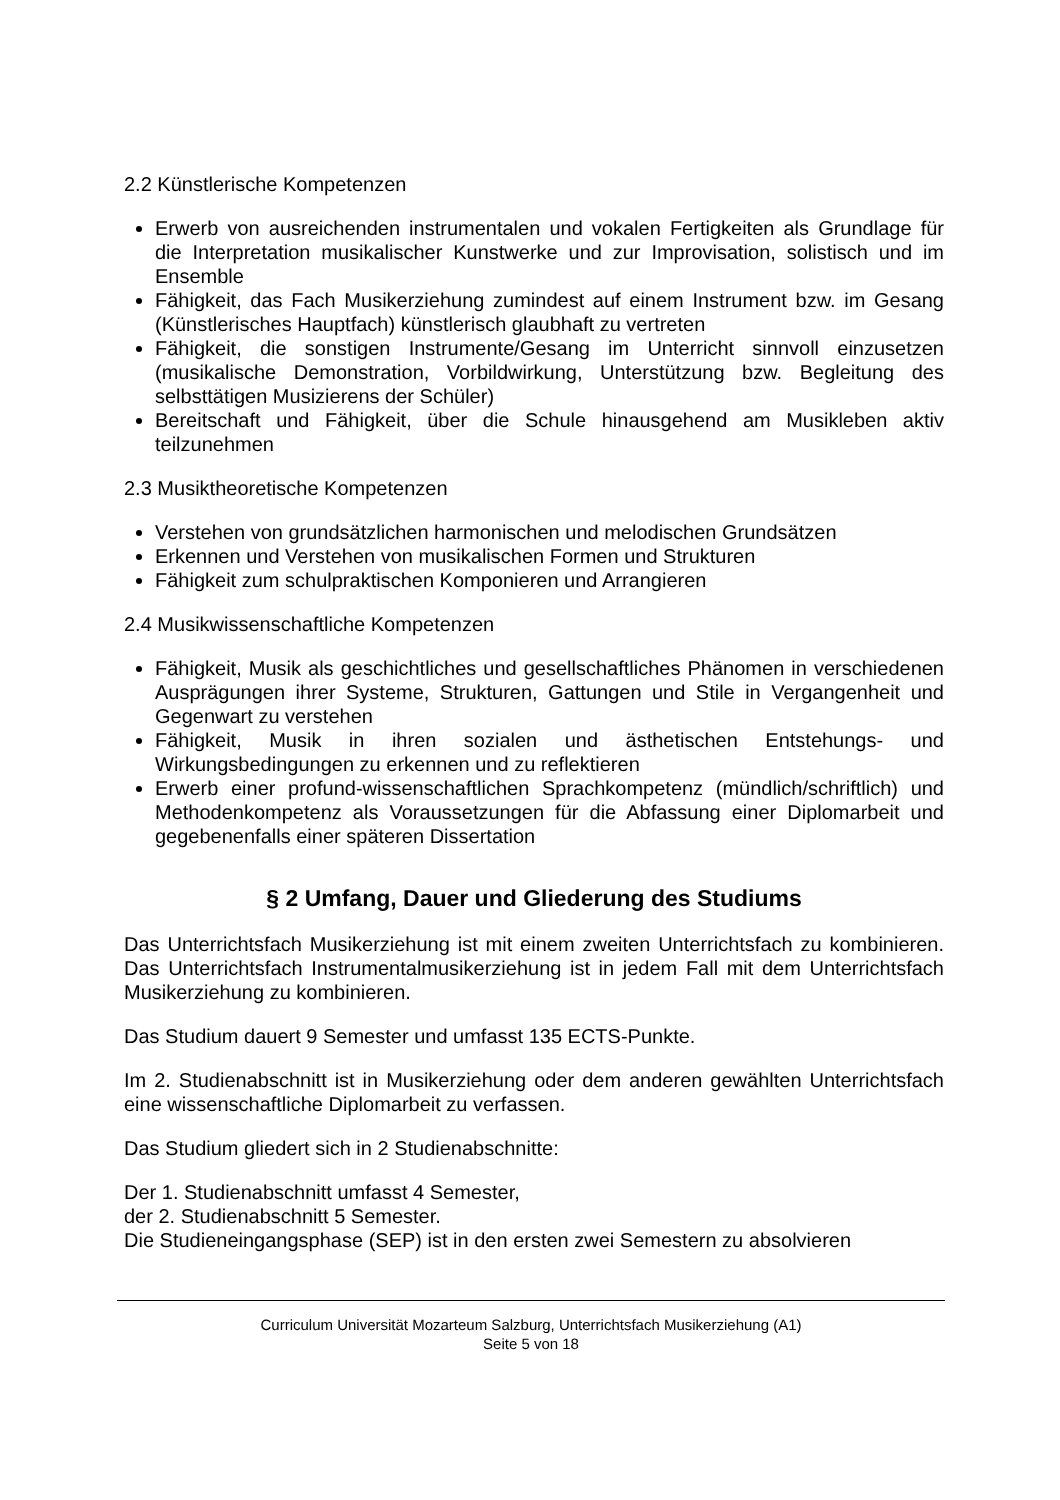2.2 Künstlerische Kompetenzen
Erwerb von ausreichenden instrumentalen und vokalen Fertigkeiten als Grundlage für die Interpretation musikalischer Kunstwerke und zur Improvisation, solistisch und im Ensemble
Fähigkeit, das Fach Musikerziehung zumindest auf einem Instrument bzw. im Gesang (Künstlerisches Hauptfach) künstlerisch glaubhaft zu vertreten
Fähigkeit, die sonstigen Instrumente/Gesang im Unterricht sinnvoll einzusetzen (musikalische Demonstration, Vorbildwirkung, Unterstützung bzw. Begleitung des selbsttätigen Musizierens der Schüler)
Bereitschaft und Fähigkeit, über die Schule hinausgehend am Musikleben aktiv teilzunehmen
2.3 Musiktheoretische Kompetenzen
Verstehen von grundsätzlichen harmonischen und melodischen Grundsätzen
Erkennen und Verstehen von musikalischen Formen und Strukturen
Fähigkeit zum schulpraktischen Komponieren und Arrangieren
2.4 Musikwissenschaftliche Kompetenzen
Fähigkeit, Musik als geschichtliches und gesellschaftliches Phänomen in verschiedenen Ausprägungen ihrer Systeme, Strukturen, Gattungen und Stile in Vergangenheit und Gegenwart zu verstehen
Fähigkeit, Musik in ihren sozialen und ästhetischen Entstehungs- und Wirkungsbedingungen zu erkennen und zu reflektieren
Erwerb einer profund-wissenschaftlichen Sprachkompetenz (mündlich/schriftlich) und Methodenkompetenz als Voraussetzungen für die Abfassung einer Diplomarbeit und gegebenenfalls einer späteren Dissertation
§ 2 Umfang, Dauer und Gliederung des Studiums
Das Unterrichtsfach Musikerziehung ist mit einem zweiten Unterrichtsfach zu kombinieren. Das Unterrichtsfach Instrumentalmusikerziehung ist in jedem Fall mit dem Unterrichtsfach Musikerziehung zu kombinieren.
Das Studium dauert 9 Semester und umfasst 135 ECTS-Punkte.
Im 2. Studienabschnitt ist in Musikerziehung oder dem anderen gewählten Unterrichtsfach eine wissenschaftliche Diplomarbeit zu verfassen.
Das Studium gliedert sich in 2 Studienabschnitte:
Der 1. Studienabschnitt umfasst 4 Semester,
der 2. Studienabschnitt 5 Semester.
Die Studieneingangsphase (SEP) ist in den ersten zwei Semestern zu absolvieren
Curriculum Universität Mozarteum Salzburg, Unterrichtsfach Musikerziehung (A1)
Seite 5 von 18